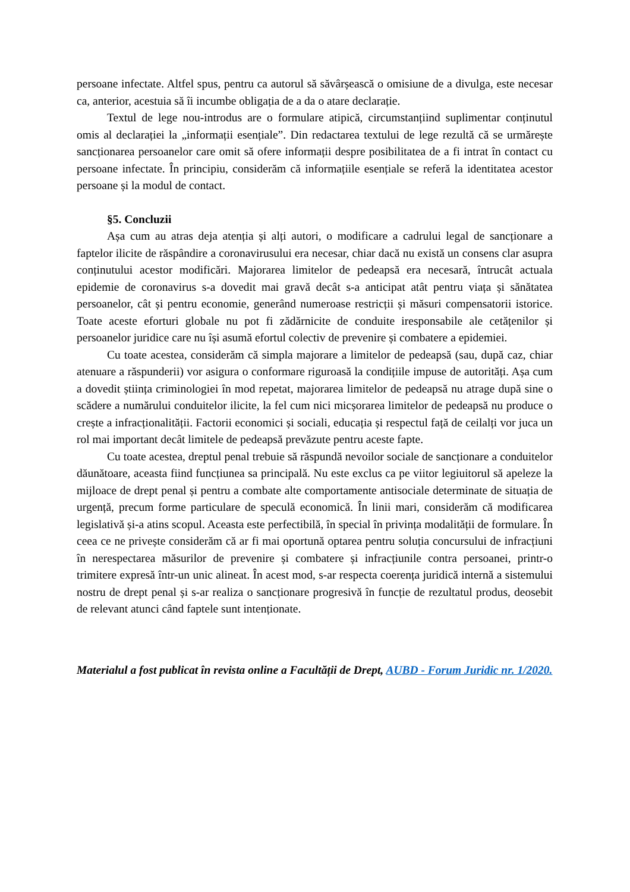persoane infectate. Altfel spus, pentru ca autorul să săvârșească o omisiune de a divulga, este necesar ca, anterior, acestuia să îi incumbe obligația de a da o atare declarație.
Textul de lege nou-introdus are o formulare atipică, circumstanțiind suplimentar conținutul omis al declarației la „informații esențiale”. Din redactarea textului de lege rezultă că se urmărește sancționarea persoanelor care omit să ofere informații despre posibilitatea de a fi intrat în contact cu persoane infectate. În principiu, considerăm că informațiile esențiale se referă la identitatea acestor persoane și la modul de contact.
§5. Concluzii
Așa cum au atras deja atenția și alți autori, o modificare a cadrului legal de sancționare a faptelor ilicite de răspândire a coronavirusului era necesar, chiar dacă nu există un consens clar asupra conținutului acestor modificări. Majorarea limitelor de pedeapsă era necesară, întrucât actuala epidemie de coronavirus s-a dovedit mai gravă decât s-a anticipat atât pentru viața și sănătatea persoanelor, cât și pentru economie, generând numeroase restricții și măsuri compensatorii istorice. Toate aceste eforturi globale nu pot fi zădărnicite de conduite iresponsabile ale cetățenilor și persoanelor juridice care nu își asumă efortul colectiv de prevenire și combatere a epidemiei.
Cu toate acestea, considerăm că simpla majorare a limitelor de pedeapsă (sau, după caz, chiar atenuare a răspunderii) vor asigura o conformare riguroasă la condițiile impuse de autorități. Așa cum a dovedit știința criminologiei în mod repetat, majorarea limitelor de pedeapsă nu atrage după sine o scădere a numărului conduitelor ilicite, la fel cum nici micșorarea limitelor de pedeapsă nu produce o crește a infracționalității. Factorii economici și sociali, educația și respectul față de ceilalți vor juca un rol mai important decât limitele de pedeapsă prevăzute pentru aceste fapte.
Cu toate acestea, dreptul penal trebuie să răspundă nevoilor sociale de sancționare a conduitelor dăunătoare, aceasta fiind funcțiunea sa principală. Nu este exclus ca pe viitor legiuitorul să apeleze la mijloace de drept penal și pentru a combate alte comportamente antisociale determinate de situația de urgență, precum forme particulare de speculă economică. În linii mari, considerăm că modificarea legislativă și-a atins scopul. Aceasta este perfectibilă, în special în privința modalității de formulare. În ceea ce ne privește considerăm că ar fi mai oportună optarea pentru soluția concursului de infracțiuni în nerespectarea măsurilor de prevenire și combatere și infracțiunile contra persoanei, printr-o trimitere expresă într-un unic alineat. În acest mod, s-ar respecta coerența juridică internă a sistemului nostru de drept penal și s-ar realiza o sancționare progresivă în funcție de rezultatul produs, deosebit de relevant atunci când faptele sunt intenționate.
Materialul a fost publicat în revista online a Facultății de Drept, AUBD - Forum Juridic nr. 1/2020.